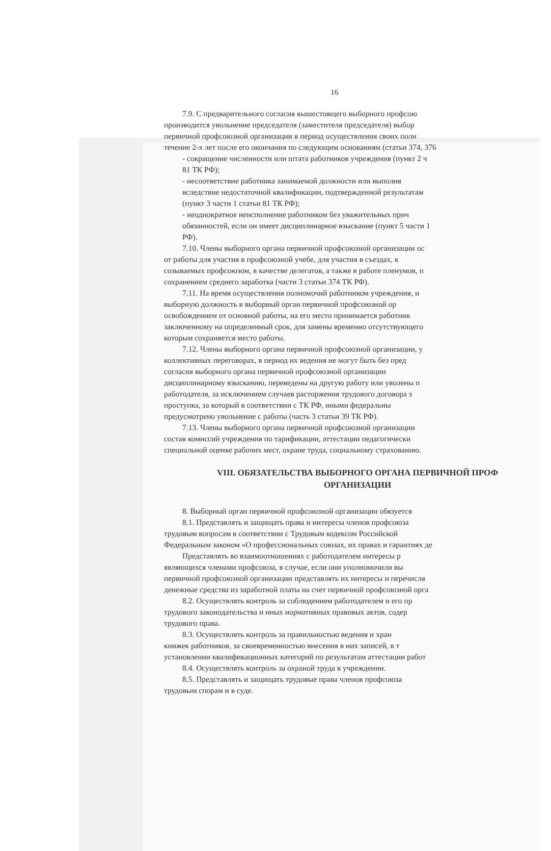16
7.9. С предварительного согласия вышестоящего выборного профсою
производится увольнение председателя (заместителя председателя) выбор
первичной профсоюзной организации в период осуществления своих полн
течение 2-х лет после его окончания по следующим основаниям (статьи 374, 376
- сокращение численности или штата работников учреждения (пункт 2 ч
81 ТК РФ);
- несоответствие работника занимаемой должности или выполня
вследствие недостаточной квалификации, подтвержденной результатам
(пункт 3 части 1 статьи 81 ТК РФ);
- неоднократное неисполнение работником без уважительных прич
обязанностей, если он имеет дисциплинарное взыскание (пункт 5 части 1
РФ).
7.10. Члены выборного органа первичной профсоюзной организации ос
от работы для участия в профсоюзной учебе, для участия в съездах, к
созываемых профсоюзом, в качестве делегатов, а также в работе пленумов, п
сохранением среднего заработка (части 3 статьи 374 ТК РФ).
7.11. На время осуществления полномочий работником учреждения, и
выборную должность в выборный орган первичной профсоюзной ор
освобождением от основной работы, на его место принимается работник
заключенному на определенный срок, для замены временно отсутствующего
которым сохраняется место работы.
7.12. Члены выборного органа первичной профсоюзной организации, у
коллективных переговорах, в период их ведения не могут быть без пред
согласия выборного органа первичной профсоюзной организации
дисциплинарному взысканию, переведены на другую работу или уволены п
работодателя, за исключением случаев расторжения трудового договора з
проступка, за который в соответствии с ТК РФ, иными федеральны
предусмотрено увольнение с работы (часть 3 статьи 39 ТК РФ).
7.13. Члены выборного органа первичной профсоюзной организации
состав комиссий учреждения по тарификации, аттестации педагогически
специальной оценке рабочих мест, охране труда, социальному страхованию.
VIII. ОБЯЗАТЕЛЬСТВА ВЫБОРНОГО ОРГАНА ПЕРВИЧНОЙ ПРОФ
ОРГАНИЗАЦИИ
8. Выборный орган первичной профсоюзной организации обязуется
8.1. Представлять и защищать права и интересы членов профсоюза
трудовым вопросам в соответствии с Трудовым кодексом Российской
Федеральным законом «О профессиональных союзах, их правах и гарантиях де
Представлять во взаимоотношениях с работодателем интересы р
являющихся членами профсоюза, в случае, если они уполномочили вы
первичной профсоюзной организации представлять их интересы и перечисля
денежные средства из заработной платы на счет первичной профсоюзной орга
8.2. Осуществлять контроль за соблюдением работодателем и его пр
трудового законодательства и иных нормативных правовых актов, содер
трудового права.
8.3. Осуществлять контроль за правильностью ведения и хран
книжек работников, за своевременностью внесения в них записей, в т
установлении квалификационных категорий по результатам аттестации работ
8.4. Осуществлять контроль за охраной труда в учреждении.
8.5. Представлять и защищать трудовые права членов профсоюза
трудовым спорам и в суде.